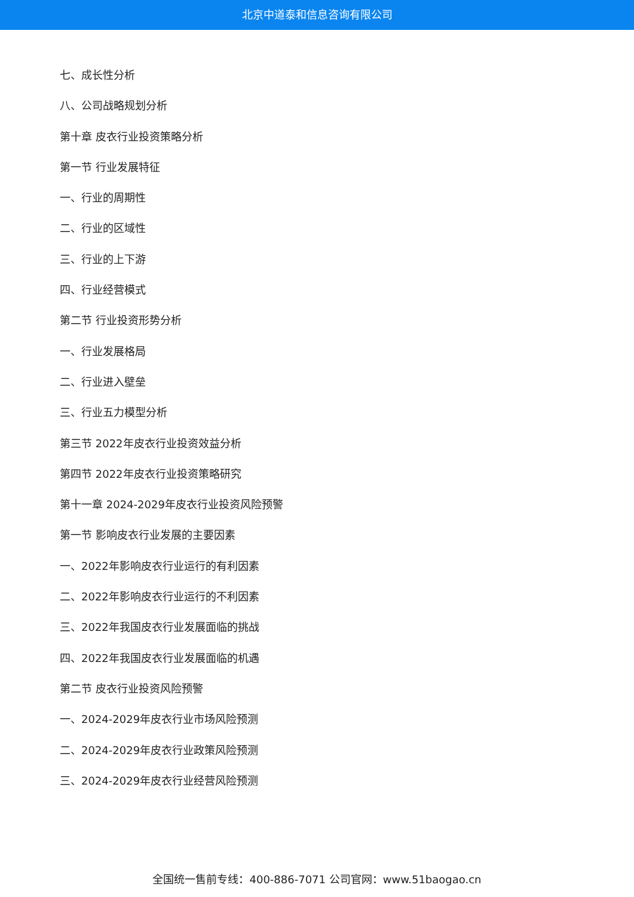北京中道泰和信息咨询有限公司
七、成长性分析
八、公司战略规划分析
第十章 皮衣行业投资策略分析
第一节 行业发展特征
一、行业的周期性
二、行业的区域性
三、行业的上下游
四、行业经营模式
第二节 行业投资形势分析
一、行业发展格局
二、行业进入壁垒
三、行业五力模型分析
第三节 2022年皮衣行业投资效益分析
第四节 2022年皮衣行业投资策略研究
第十一章 2024-2029年皮衣行业投资风险预警
第一节 影响皮衣行业发展的主要因素
一、2022年影响皮衣行业运行的有利因素
二、2022年影响皮衣行业运行的不利因素
三、2022年我国皮衣行业发展面临的挑战
四、2022年我国皮衣行业发展面临的机遇
第二节 皮衣行业投资风险预警
一、2024-2029年皮衣行业市场风险预测
二、2024-2029年皮衣行业政策风险预测
三、2024-2029年皮衣行业经营风险预测
全国统一售前专线：400-886-7071 公司官网：www.51baogao.cn